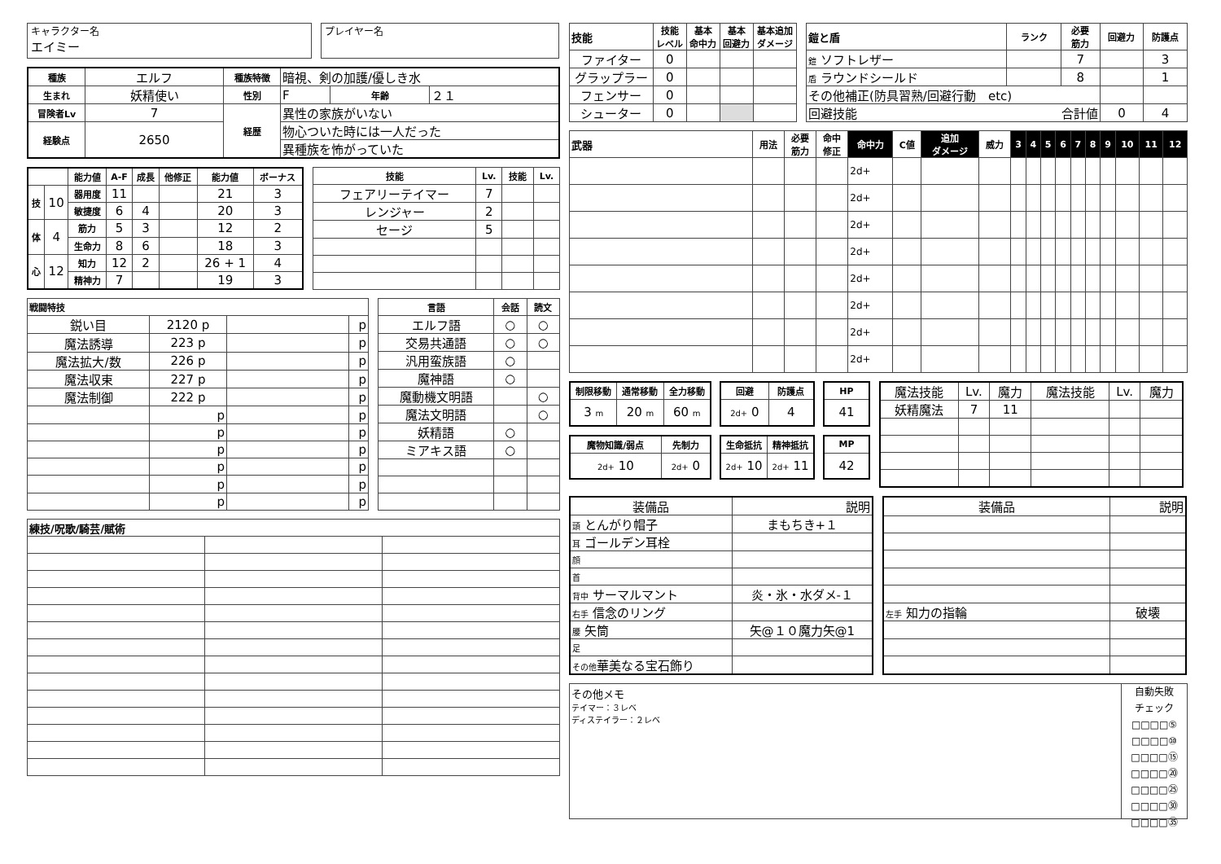キャラクター名
エイミー
プレイヤー名
| 種族 | エルフ | 種族特徴 | 暗視、剣の加護/優しき水 | | |
| 生まれ | 妖精使い | 性別 | F | 年齢 | ２１ |
| 冒険者Lv | 7 | 経歴 | 異性の家族がいない | | |
| 経験点 | 2650 | | 物心ついた時には一人だった | | |
| | | | 異種族を怖がっていた | | |
| | | 能力値 | A-F | 成長 | 他修正 | 能力値 | ボーナス |
| --- | --- | --- | --- | --- | --- | --- | --- |
| 技 | 10 | 器用度 | 11 | | | 21 | 3 |
| | | 敏捷度 | 6 | 4 | | 20 | 3 |
| 体 | 4 | 筋力 | 5 | 3 | | 12 | 2 |
| | | 生命力 | 8 | 6 | | 18 | 3 |
| 心 | 12 | 知力 | 12 | 2 | | 26 + 1 | 4 |
| | | 精神力 | 7 | | | 19 | 3 |
| 技能 | Lv. | 技能 | Lv. |
| --- | --- | --- | --- |
| フェアリーテイマー | 7 | | |
| レンジャー | 2 | | |
| セージ | 5 | | |
| 戦闘特技 | | | |
| --- | --- | --- | --- |
| 鋭い目 | 2120 p | | p |
| 魔法誘導 | 223 p | | p |
| 魔法拡大/数 | 226 p | | p |
| 魔法収束 | 227 p | | p |
| 魔法制御 | 222 p | | p |
| | p | | p |
| | p | | p |
| | p | | p |
| | p | | p |
| | p | | p |
| | p | | p |
| 言語 | 会話 | 読文 |
| --- | --- | --- |
| エルフ語 | ○ | ○ |
| 交易共通語 | ○ | ○ |
| 汎用蛮族語 | ○ | |
| 魔神語 | ○ | |
| 魔動機文明語 | | ○ |
| 魔法文明語 | | ○ |
| 妖精語 | ○ | |
| ミアキス語 | ○ | |
| 練技/呪歌/騎芸/賦術 | | |
| --- | --- | --- |
| 技能 | 技能 レベル | 基本 命中力 | 基本 回避力 | 基本追加 ダメージ |
| --- | --- | --- | --- | --- |
| ファイター | 0 | | | |
| グラップラー | 0 | | | |
| フェンサー | 0 | | | |
| シューター | 0 | | | |
| 鎧と盾 | ランク | 必要 筋力 | 回避力 | 防護点 |
| --- | --- | --- | --- | --- |
| 鎧 ソフトレザー | | 7 | | 3 |
| 盾 ラウンドシールド | | 8 | | 1 |
| その他補正(防具習熟/回避行動 etc) | | | | |
| 回避技能 合計値 | | | 0 | 4 |
| 武器 | 用法 | 必要 筋力 | 命中 修正 | 命中力 | C値 | 追加 ダメージ | 威力 | 3 | 4 | 5 | 6 | 7 | 8 | 9 | 10 | 11 | 12 |
| --- | --- | --- | --- | --- | --- | --- | --- | --- | --- | --- | --- | --- | --- | --- | --- | --- | --- |
| | | | | 2d+ | | | | | | | | | | | | | |
| | | | | 2d+ | | | | | | | | | | | | | |
| | | | | 2d+ | | | | | | | | | | | | | |
| | | | | 2d+ | | | | | | | | | | | | | |
| | | | | 2d+ | | | | | | | | | | | | | |
| | | | | 2d+ | | | | | | | | | | | | | |
| | | | | 2d+ | | | | | | | | | | | | | |
| | | | | 2d+ | | | | | | | | | | | | | |
| 制限移動 | 通常移動 | 全力移動 |
| --- | --- | --- |
| 3 m | 20 m | 60 m |
| 回避 | 防護点 |
| --- | --- |
| 2d+ 0 | 4 |
| HP |
| --- |
| 41 |
| 魔物知識/弱点 | 先制力 |
| --- | --- |
| 2d+ 10 | 2d+ 0 |
| 生命抵抗 | 精神抵抗 |
| --- | --- |
| 2d+ 10 | 2d+ 11 |
| MP |
| --- |
| 42 |
| 魔法技能 | Lv. | 魔力 | 魔法技能 | Lv. | 魔力 |
| 妖精魔法 | 7 | 11 | | | |
| 装備品 | 説明 |
| 頭 とんがり帽子 | まもちき+１ |
| 耳 ゴールデン耳栓 | |
| 顔 | |
| 首 | |
| 背中 サーマルマント | 炎・氷・水ダメ-１ |
| 右手 信念のリング | |
| 腰 矢筒 | 矢@１０魔力矢@1 |
| 足 | |
| その他 華美なる宝石飾り | |
| 装備品 | 説明 |
| 左手 知力の指輪 | 破壊 |
その他メモ
テイマー：３レベ
ディステイラー：２レベ
自動失敗
チェック
□□□□⑤
□□□□⑩
□□□□⑮
□□□□⑳
□□□□㉕
□□□□㉚
□□□□㉟